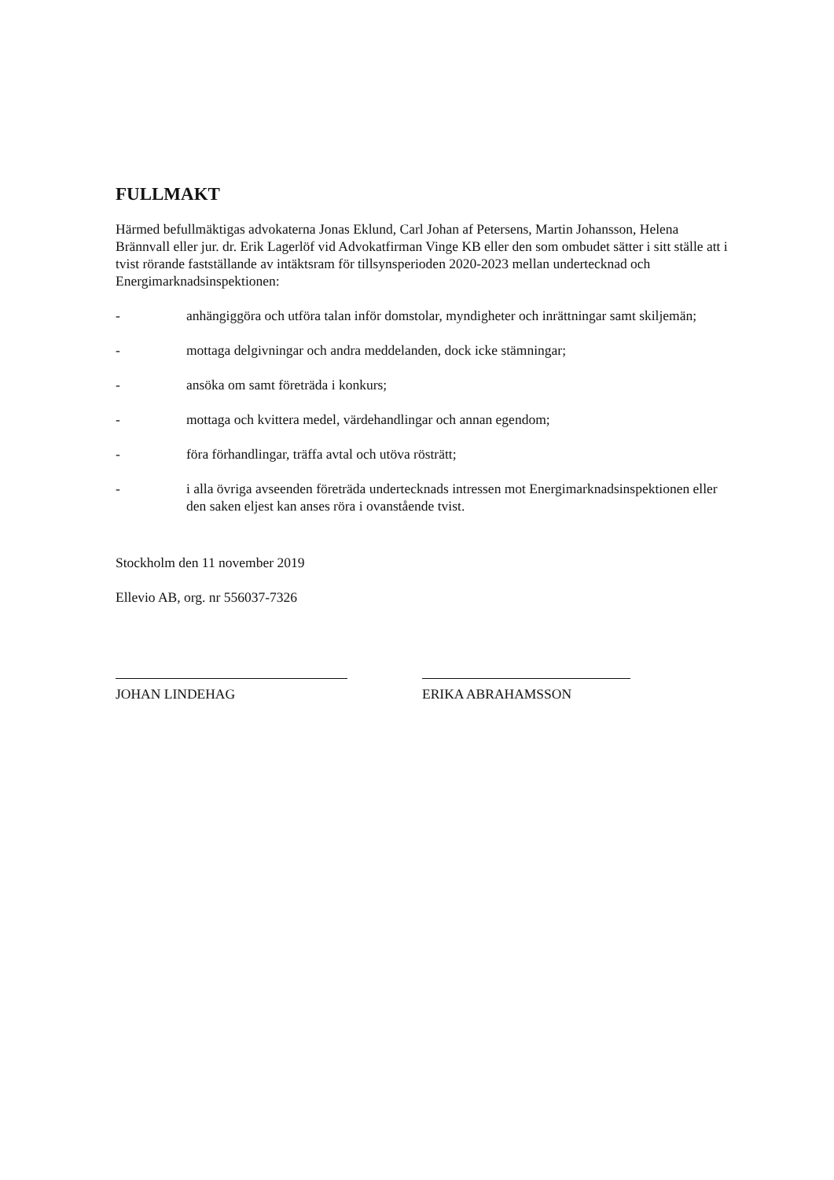FULLMAKT
Härmed befullmäktigas advokaterna Jonas Eklund, Carl Johan af Petersens, Martin Johansson, Helena Brännvall eller jur. dr. Erik Lagerlöf vid Advokatfirman Vinge KB eller den som ombudet sätter i sitt ställe att i tvist rörande fastställande av intäktsram för tillsynsperioden 2020-2023 mellan undertecknad och Energimarknadsinspektionen:
- anhängiggöra och utföra talan inför domstolar, myndigheter och inrättningar samt skiljemän;
- mottaga delgivningar och andra meddelanden, dock icke stämningar;
- ansöka om samt företräda i konkurs;
- mottaga och kvittera medel, värdehandlingar och annan egendom;
- föra förhandlingar, träffa avtal och utöva rösträtt;
- i alla övriga avseenden företräda undertecknads intressen mot Energimarknadsinspektionen eller den saken eljest kan anses röra i ovanstående tvist.
Stockholm den 11 november 2019
Ellevio AB, org. nr 556037-7326
JOHAN LINDEHAG ERIKA ABRAHAMSSON